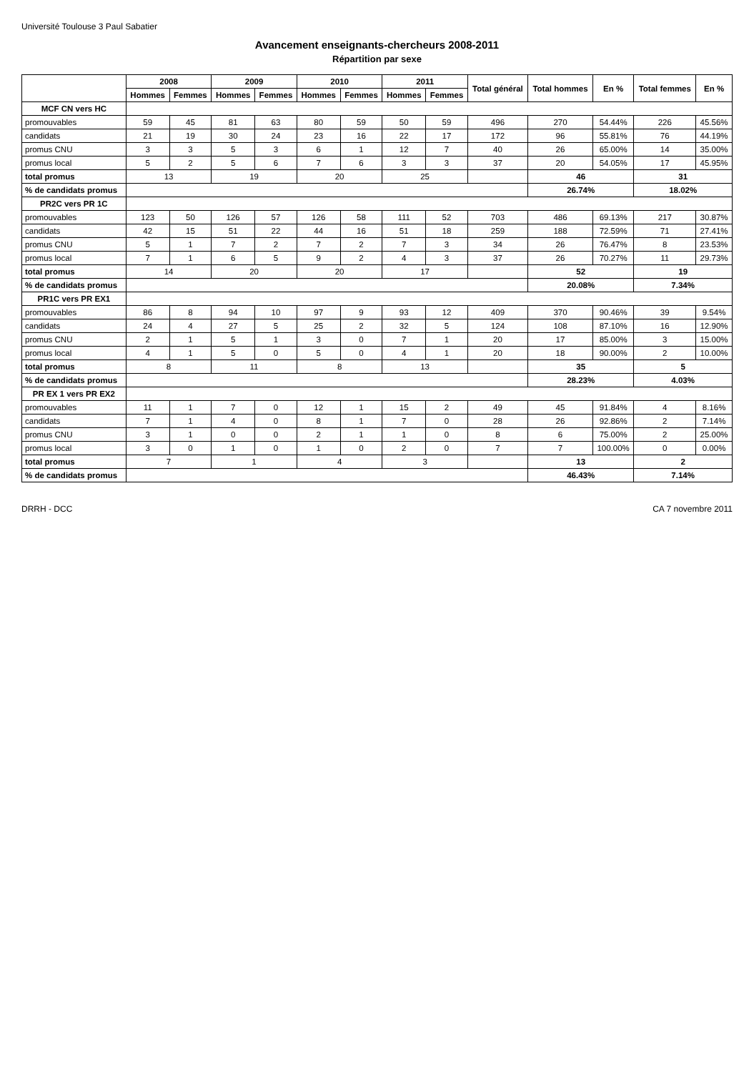Université Toulouse 3 Paul Sabatier
Avancement enseignants-chercheurs 2008-2011
Répartition par sexe
| | 2008 | | 2009 | | 2010 | | 2011 | | Total général | Total hommes | En % | Total femmes | En % |
| --- | --- | --- | --- | --- | --- | --- | --- | --- | --- | --- | --- | --- | --- |
| | Hommes | Femmes | Hommes | Femmes | Hommes | Femmes | Hommes | Femmes | | | | | |
| MCF CN vers HC | | | | | | | | | | | | | |
| promouvables | 59 | 45 | 81 | 63 | 80 | 59 | 50 | 59 | 496 | 270 | 54.44% | 226 | 45.56% |
| candidats | 21 | 19 | 30 | 24 | 23 | 16 | 22 | 17 | 172 | 96 | 55.81% | 76 | 44.19% |
| promus CNU | 3 | 3 | 5 | 3 | 6 | 1 | 12 | 7 | 40 | 26 | 65.00% | 14 | 35.00% |
| promus local | 5 | 2 | 5 | 6 | 7 | 6 | 3 | 3 | 37 | 20 | 54.05% | 17 | 45.95% |
| total promus | 13 | | 19 | | 20 | | 25 | | | 46 | | 31 | |
| % de candidats promus | | | | | | | | | | 26.74% | | 18.02% | |
| PR2C vers PR 1C | | | | | | | | | | | | | |
| promouvables | 123 | 50 | 126 | 57 | 126 | 58 | 111 | 52 | 703 | 486 | 69.13% | 217 | 30.87% |
| candidats | 42 | 15 | 51 | 22 | 44 | 16 | 51 | 18 | 259 | 188 | 72.59% | 71 | 27.41% |
| promus CNU | 5 | 1 | 7 | 2 | 7 | 2 | 7 | 3 | 34 | 26 | 76.47% | 8 | 23.53% |
| promus local | 7 | 1 | 6 | 5 | 9 | 2 | 4 | 3 | 37 | 26 | 70.27% | 11 | 29.73% |
| total promus | 14 | | 20 | | 20 | | 17 | | | 52 | | 19 | |
| % de candidats promus | | | | | | | | | | 20.08% | | 7.34% | |
| PR1C vers PR EX1 | | | | | | | | | | | | | |
| promouvables | 86 | 8 | 94 | 10 | 97 | 9 | 93 | 12 | 409 | 370 | 90.46% | 39 | 9.54% |
| candidats | 24 | 4 | 27 | 5 | 25 | 2 | 32 | 5 | 124 | 108 | 87.10% | 16 | 12.90% |
| promus CNU | 2 | 1 | 5 | 1 | 3 | 0 | 7 | 1 | 20 | 17 | 85.00% | 3 | 15.00% |
| promus local | 4 | 1 | 5 | 0 | 5 | 0 | 4 | 1 | 20 | 18 | 90.00% | 2 | 10.00% |
| total promus | 8 | | 11 | | 8 | | 13 | | | 35 | | 5 | |
| % de candidats promus | | | | | | | | | | 28.23% | | 4.03% | |
| PR EX 1 vers PR EX2 | | | | | | | | | | | | | |
| promouvables | 11 | 1 | 7 | 0 | 12 | 1 | 15 | 2 | 49 | 45 | 91.84% | 4 | 8.16% |
| candidats | 7 | 1 | 4 | 0 | 8 | 1 | 7 | 0 | 28 | 26 | 92.86% | 2 | 7.14% |
| promus CNU | 3 | 1 | 0 | 0 | 2 | 1 | 1 | 0 | 8 | 6 | 75.00% | 2 | 25.00% |
| promus local | 3 | 0 | 1 | 0 | 1 | 0 | 2 | 0 | 7 | 7 | 100.00% | 0 | 0.00% |
| total promus | 7 | | 1 | | 4 | | 3 | | | 13 | | 2 | |
| % de candidats promus | | | | | | | | | | 46.43% | | 7.14% | |
DRRH - DCC CA 7 novembre 2011